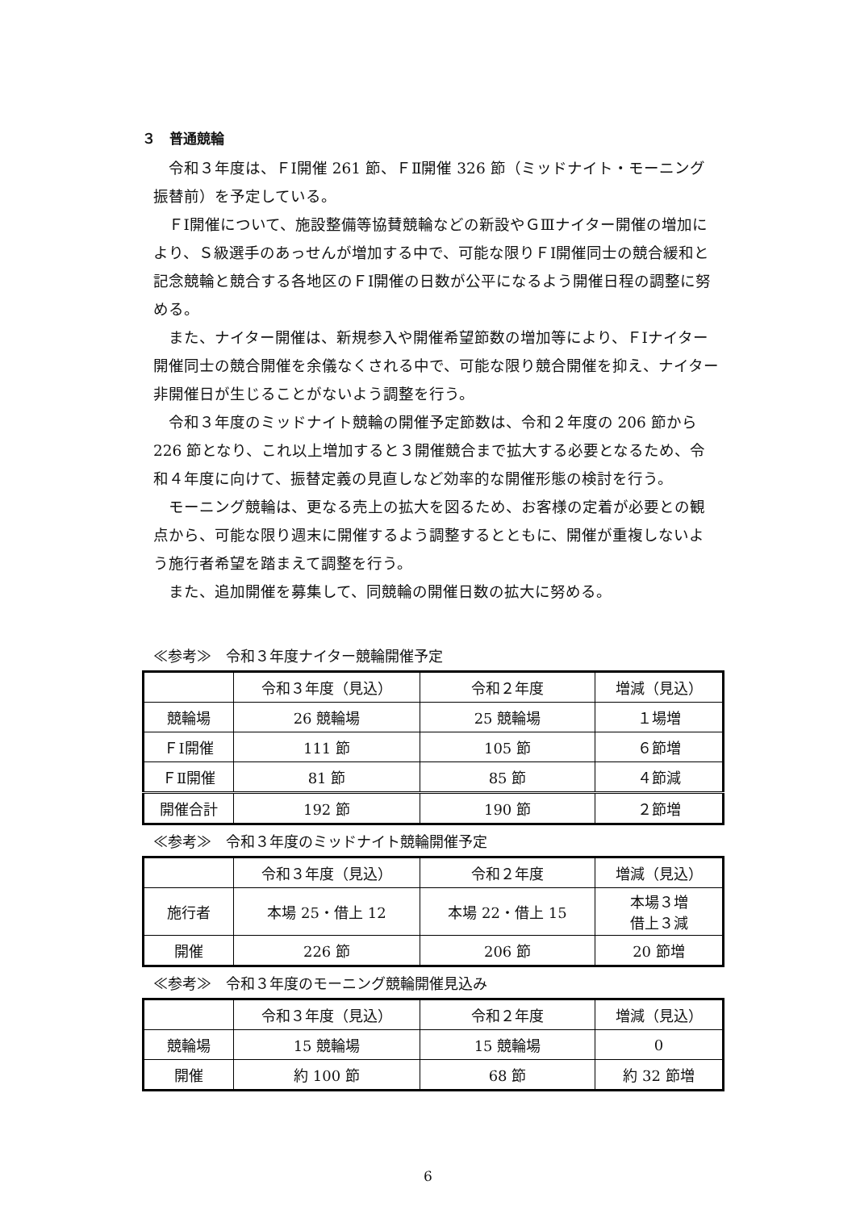３　普通競輪
令和３年度は、ＦⅠ開催 261 節、ＦⅡ開催 326 節（ミッドナイト・モーニング振替前）を予定している。
ＦⅠ開催について、施設整備等協賛競輪などの新設やＧⅢナイター開催の増加により、Ｓ級選手のあっせんが増加する中で、可能な限りＦⅠ開催同士の競合緩和と記念競輪と競合する各地区のＦⅠ開催の日数が公平になるよう開催日程の調整に努める。
また、ナイター開催は、新規参入や開催希望節数の増加等により、ＦⅠナイター開催同士の競合開催を余儀なくされる中で、可能な限り競合開催を抑え、ナイター非開催日が生じることがないよう調整を行う。
令和３年度のミッドナイト競輪の開催予定節数は、令和２年度の 206 節から 226 節となり、これ以上増加すると３開催競合まで拡大する必要となるため、令和４年度に向けて、振替定義の見直しなど効率的な開催形態の検討を行う。
モーニング競輪は、更なる売上の拡大を図るため、お客様の定着が必要との観点から、可能な限り週末に開催するよう調整するとともに、開催が重複しないよう施行者希望を踏まえて調整を行う。
また、追加開催を募集して、同競輪の開催日数の拡大に努める。
≪参考≫　令和３年度ナイター競輪開催予定
| | 令和３年度（見込） | 令和２年度 | 増減（見込） |
| 競輪場 | 26 競輪場 | 25 競輪場 | １場増 |
| ＦⅠ開催 | 111 節 | 105 節 | ６節増 |
| ＦⅡ開催 | 81 節 | 85 節 | ４節減 |
| 開催合計 | 192 節 | 190 節 | ２節増 |
≪参考≫　令和３年度のミッドナイト競輪開催予定
| | 令和３年度（見込） | 令和２年度 | 増減（見込） |
| 施行者 | 本場 25・借上 12 | 本場 22・借上 15 | 本場３増 借上３減 |
| 開催 | 226 節 | 206 節 | 20 節増 |
≪参考≫　令和３年度のモーニング競輪開催見込み
| | 令和３年度（見込） | 令和２年度 | 増減（見込） |
| 競輪場 | 15 競輪場 | 15 競輪場 | 0 |
| 開催 | 約 100 節 | 68 節 | 約 32 節増 |
6